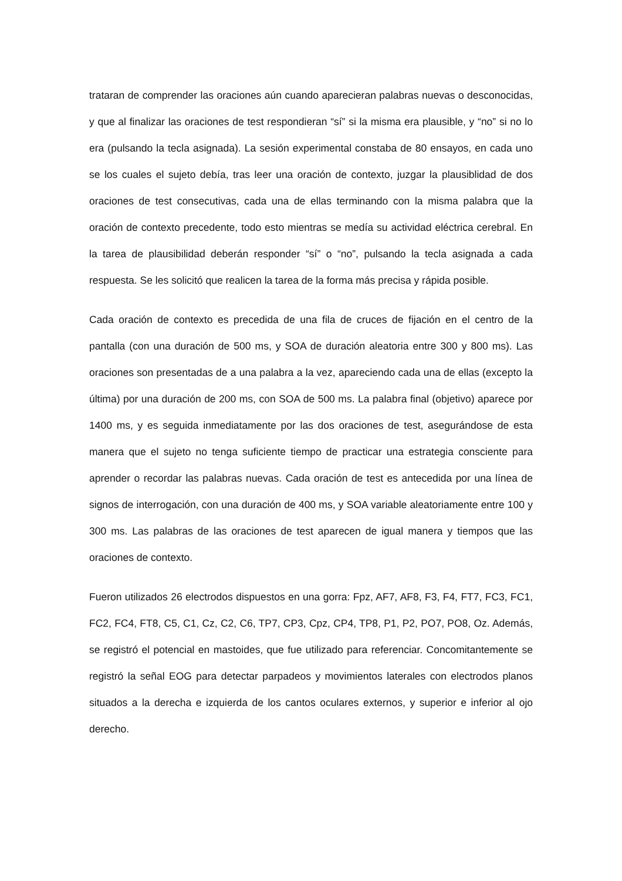trataran de comprender las oraciones aún cuando aparecieran palabras nuevas o desconocidas, y que al finalizar las oraciones de test respondieran “sí” si la misma era plausible, y “no” si no lo era (pulsando la tecla asignada). La sesión experimental constaba de 80 ensayos, en cada uno se los cuales el sujeto debía, tras leer una oración de contexto, juzgar la plausiblidad de dos oraciones de test consecutivas, cada una de ellas terminando con la misma palabra que la oración de contexto precedente, todo esto mientras se medía su actividad eléctrica cerebral. En la tarea de plausibilidad deberán responder “sí” o “no”, pulsando la tecla asignada a cada respuesta. Se les solicitó que realicen la tarea de la forma más precisa y rápida posible.
Cada oración de contexto es precedida de una fila de cruces de fijación en el centro de la pantalla (con una duración de 500 ms, y SOA de duración aleatoria entre 300 y 800 ms). Las oraciones son presentadas de a una palabra a la vez, apareciendo cada una de ellas (excepto la última) por una duración de 200 ms, con SOA de 500 ms. La palabra final (objetivo) aparece por 1400 ms, y es seguida inmediatamente por las dos oraciones de test, asegurándose de esta manera que el sujeto no tenga suficiente tiempo de practicar una estrategia consciente para aprender o recordar las palabras nuevas. Cada oración de test es antecedida por una línea de signos de interrogación, con una duración de 400 ms, y SOA variable aleatoriamente entre 100 y 300 ms. Las palabras de las oraciones de test aparecen de igual manera y tiempos que las oraciones de contexto.
Fueron utilizados 26 electrodos dispuestos en una gorra: Fpz, AF7, AF8, F3, F4, FT7, FC3, FC1, FC2, FC4, FT8, C5, C1, Cz, C2, C6, TP7, CP3, Cpz, CP4, TP8, P1, P2, PO7, PO8, Oz. Además, se registró el potencial en mastoides, que fue utilizado para referenciar. Concomitantemente se registró la señal EOG para detectar parpadeos y movimientos laterales con electrodos planos situados a la derecha e izquierda de los cantos oculares externos, y superior e inferior al ojo derecho.